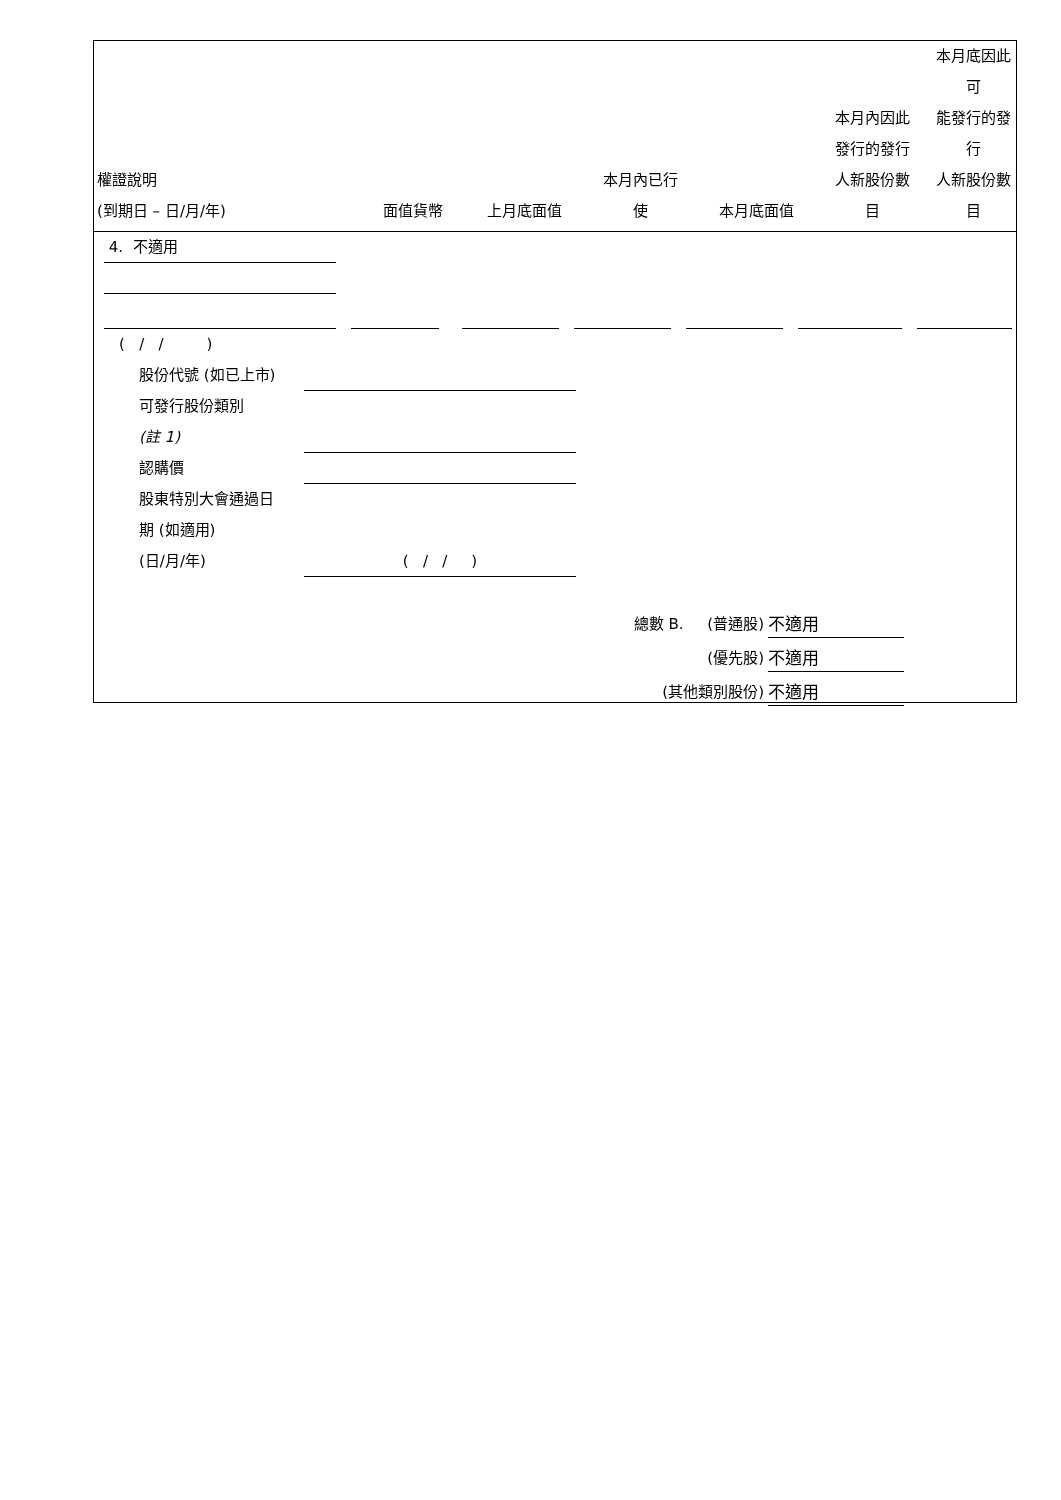| 權證說明 (到期日 – 日/月/年) | 面值貨幣 | 上月底面值 | 本月內已行 使 | 本月底面值 | 本月內因此 發行的發行 人新股份數 目 | 本月底因此可 能發行的發行 人新股份數目 |
| --- | --- | --- | --- | --- | --- | --- |
4. 不適用
( / / )
股份代號 (如已上市)
可發行股份類別
(註 1)
認購價
股東特別大會通過日
期 (如適用)
(日/月/年) ( / / )
總數 B. (普通股) 不適用
(優先股) 不適用
(其他類別股份) 不適用